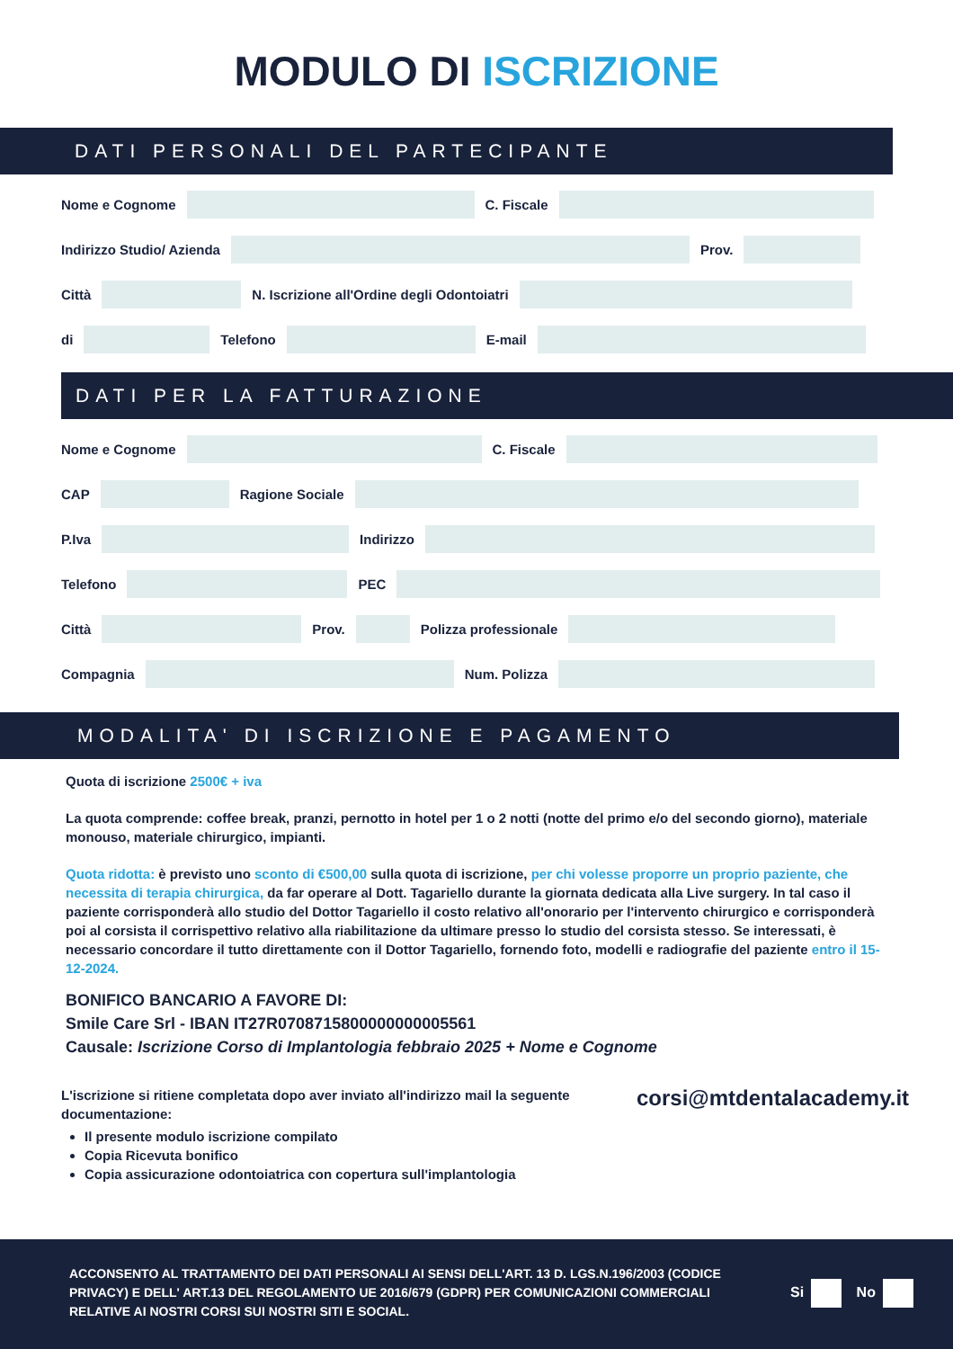MODULO DI ISCRIZIONE
DATI PERSONALI DEL PARTECIPANTE
Nome e Cognome
C. Fiscale
Indirizzo Studio/ Azienda
Prov.
Città
N. Iscrizione all'Ordine degli Odontoiatri
di
Telefono
E-mail
DATI PER LA FATTURAZIONE
Nome e Cognome
C. Fiscale
CAP
Ragione Sociale
P.Iva
Indirizzo
Telefono
PEC
Città
Prov.
Polizza professionale
Compagnia
Num. Polizza
MODALITA' DI ISCRIZIONE E PAGAMENTO
Quota di iscrizione 2500€ + iva
La quota comprende: coffee break, pranzi, pernotto in hotel per 1 o 2 notti (notte del primo e/o del secondo giorno), materiale monouso, materiale chirurgico, impianti.
Quota ridotta: è previsto uno sconto di €500,00 sulla quota di iscrizione, per chi volesse proporre un proprio paziente, che necessita di terapia chirurgica, da far operare al Dott. Tagariello durante la giornata dedicata alla Live surgery. In tal caso il paziente corrisponderà allo studio del Dottor Tagariello il costo relativo all'onorario per l'intervento chirurgico e corrisponderà poi al corsista il corrispettivo relativo alla riabilitazione da ultimare presso lo studio del corsista stesso. Se interessati, è necessario concordare il tutto direttamente con il Dottor Tagariello, fornendo foto, modelli e radiografie del paziente entro il 15-12-2024.
BONIFICO BANCARIO A FAVORE DI:
Smile Care Srl - IBAN IT27R0708715800000000005561
Causale: Iscrizione Corso di Implantologia febbraio 2025 + Nome e Cognome
L'iscrizione si ritiene completata dopo aver inviato all'indirizzo mail la seguente documentazione:
Il presente modulo iscrizione compilato
Copia Ricevuta bonifico
Copia assicurazione odontoiatrica con copertura sull'implantologia
corsi@mtdentalacademy.it
ACCONSENTO AL TRATTAMENTO DEI DATI PERSONALI AI SENSI DELL'ART. 13 D. LGS.N.196/2003 (CODICE PRIVACY) E DELL' ART.13 DEL REGOLAMENTO UE 2016/679 (GDPR) PER COMUNICAZIONI COMMERCIALI RELATIVE AI NOSTRI CORSI SUI NOSTRI SITI E SOCIAL.
Si No